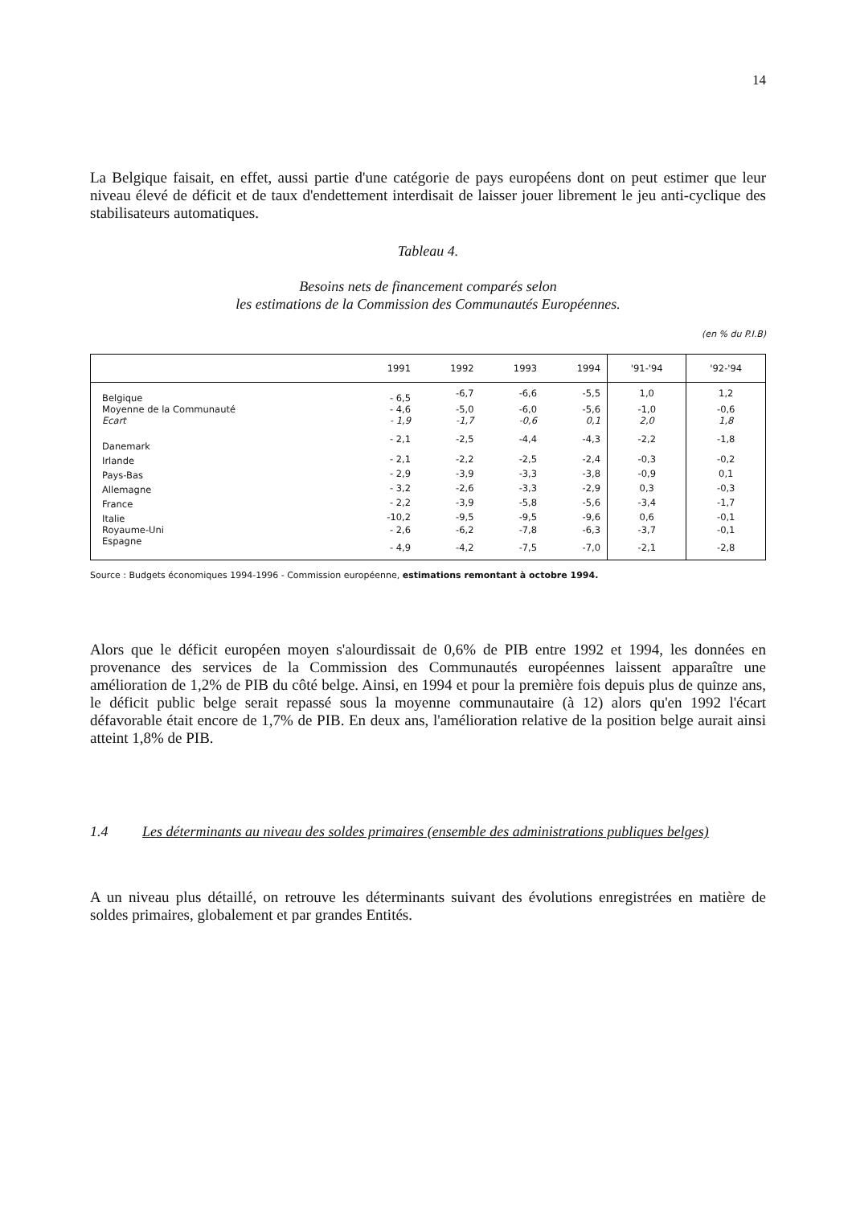14
La Belgique faisait, en effet, aussi partie d'une catégorie de pays européens dont on peut estimer que leur niveau élevé de déficit et de taux d'endettement interdisait de laisser jouer librement le jeu anti-cyclique des stabilisateurs automatiques.
Tableau 4.
Besoins nets de financement comparés selon
les estimations de la Commission des Communautés Européennes.
(en % du P.I.B)
| | 1991 | 1992 | 1993 | 1994 | '91-'94 | '92-'94 |
| --- | --- | --- | --- | --- | --- | --- |
| Belgique | - 6,5 | -6,7 | -6,6 | -5,5 | 1,0 | 1,2 |
| Moyenne de la Communauté | - 4,6 | -5,0 | -6,0 | -5,6 | -1,0 | -0,6 |
| Ecart | - 1,9 | -1,7 | -0,6 | 0,1 | 2,0 | 1,8 |
| Danemark | - 2,1 | -2,5 | -4,4 | -4,3 | -2,2 | -1,8 |
| Irlande | - 2,1 | -2,2 | -2,5 | -2,4 | -0,3 | -0,2 |
| Pays-Bas | - 2,9 | -3,9 | -3,3 | -3,8 | -0,9 | 0,1 |
| Allemagne | - 3,2 | -2,6 | -3,3 | -2,9 | 0,3 | -0,3 |
| France | - 2,2 | -3,9 | -5,8 | -5,6 | -3,4 | -1,7 |
| Italie | -10,2 | -9,5 | -9,5 | -9,6 | 0,6 | -0,1 |
| Royaume-Uni | - 2,6 | -6,2 | -7,8 | -6,3 | -3,7 | -0,1 |
| Espagne | - 4,9 | -4,2 | -7,5 | -7,0 | -2,1 | -2,8 |
Source : Budgets économiques 1994-1996 - Commission européenne, estimations remontant à octobre 1994.
Alors que le déficit européen moyen s'alourdissait de 0,6% de PIB entre 1992 et 1994, les données en provenance des services de la Commission des Communautés européennes laissent apparaître une amélioration de 1,2% de PIB du côté belge. Ainsi, en 1994 et pour la première fois depuis plus de quinze ans, le déficit public belge serait repassé sous la moyenne communautaire (à 12) alors qu'en 1992 l'écart défavorable était encore de 1,7% de PIB. En deux ans, l'amélioration relative de la position belge aurait ainsi atteint 1,8% de PIB.
1.4 Les déterminants au niveau des soldes primaires (ensemble des administrations publiques belges)
A un niveau plus détaillé, on retrouve les déterminants suivant des évolutions enregistrées en matière de soldes primaires, globalement et par grandes Entités.